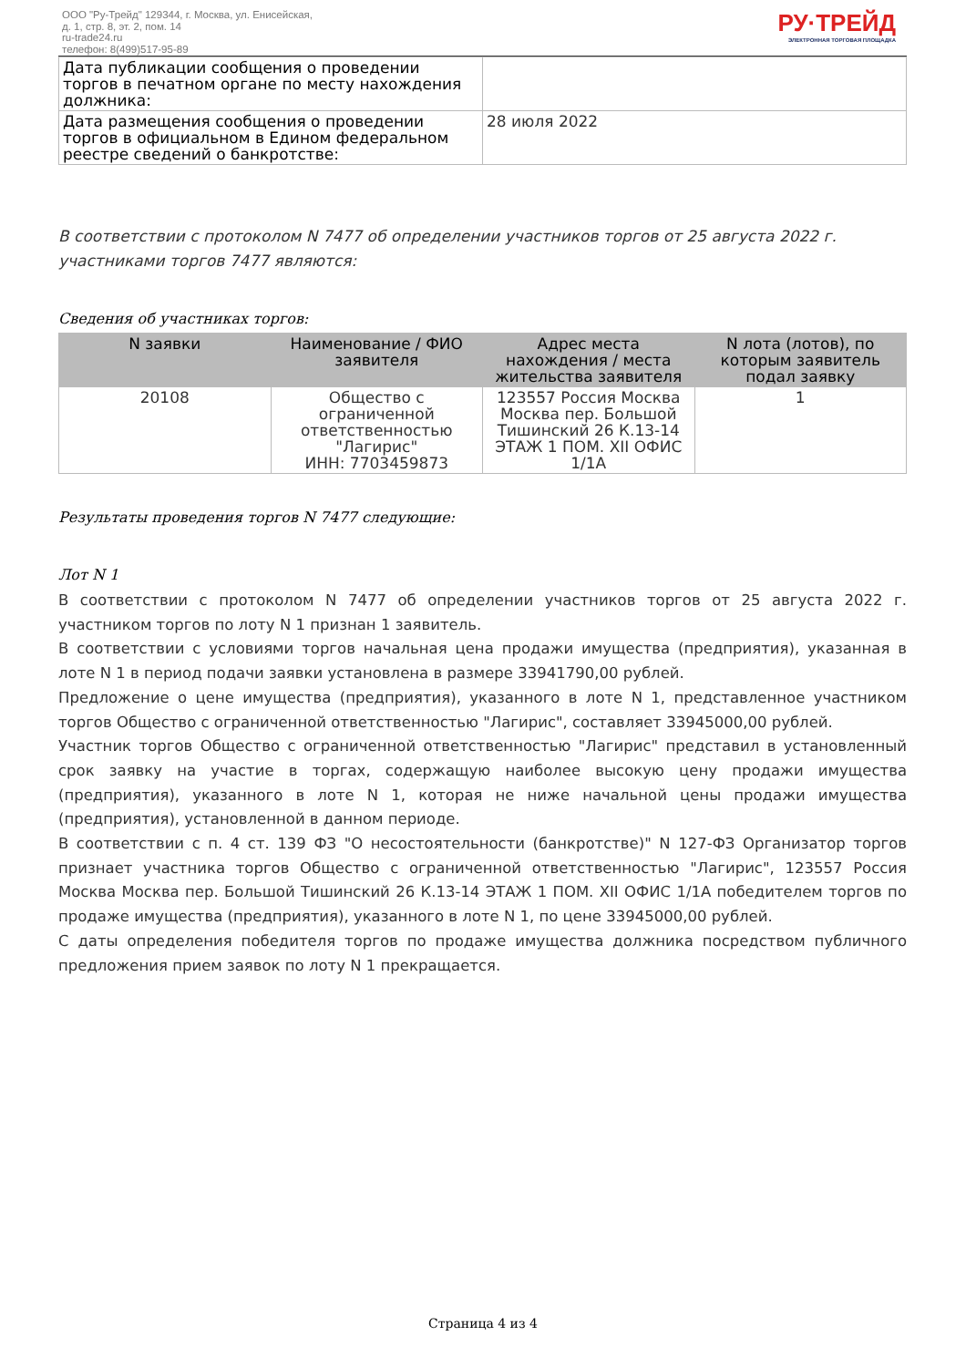ООО "Ру-Трейд" 129344, г. Москва, ул. Енисейская,
д. 1, стр. 8, эт. 2, пом. 14
ru-trade24.ru
телефон: 8(499)517-95-89
РУ·ТРЕЙД
ЭЛЕКТРОННАЯ ТОРГОВАЯ ПЛОЩАДКА
| Дата публикации сообщения о проведении торгов в печатном органе по месту нахождения должника: | |
| Дата размещения сообщения о проведении торгов в официальном в Едином федеральном реестре сведений о банкротстве: | 28 июля 2022 |
В соответствии с протоколом N 7477 об определении участников торгов от 25 августа 2022 г. участниками торгов 7477 являются:
Сведения об участниках торгов:
| N заявки | Наименование / ФИО заявителя | Адрес места нахождения / места жительства заявителя | N лота (лотов), по которым заявитель подал заявку |
| --- | --- | --- | --- |
| 20108 | Общество с ограниченной ответственностью "Лагирис" ИНН: 7703459873 | 123557 Россия Москва Москва пер. Большой Тишинский 26 К.13-14 ЭТАЖ 1 ПОМ. XII ОФИС 1/1А | 1 |
Результаты проведения торгов N 7477 следующие:
Лот N 1
В соответствии с протоколом N 7477 об определении участников торгов от 25 августа 2022 г. участником торгов по лоту N 1 признан 1 заявитель.
В соответствии с условиями торгов начальная цена продажи имущества (предприятия), указанная в лоте N 1 в период подачи заявки установлена в размере 33941790,00 рублей.
Предложение о цене имущества (предприятия), указанного в лоте N 1, представленное участником торгов Общество с ограниченной ответственностью "Лагирис", составляет 33945000,00 рублей.
Участник торгов Общество с ограниченной ответственностью "Лагирис" представил в установленный срок заявку на участие в торгах, содержащую наиболее высокую цену продажи имущества (предприятия), указанного в лоте N 1, которая не ниже начальной цены продажи имущества (предприятия), установленной в данном периоде.
В соответствии с п. 4 ст. 139 ФЗ "О несостоятельности (банкротстве)" N 127-ФЗ Организатор торгов признает участника торгов Общество с ограниченной ответственностью "Лагирис", 123557 Россия Москва Москва пер. Большой Тишинский 26 К.13-14 ЭТАЖ 1 ПОМ. XII ОФИС 1/1А победителем торгов по продаже имущества (предприятия), указанного в лоте N 1, по цене 33945000,00 рублей.
С даты определения победителя торгов по продаже имущества должника посредством публичного предложения прием заявок по лоту N 1 прекращается.
Страница 4 из 4